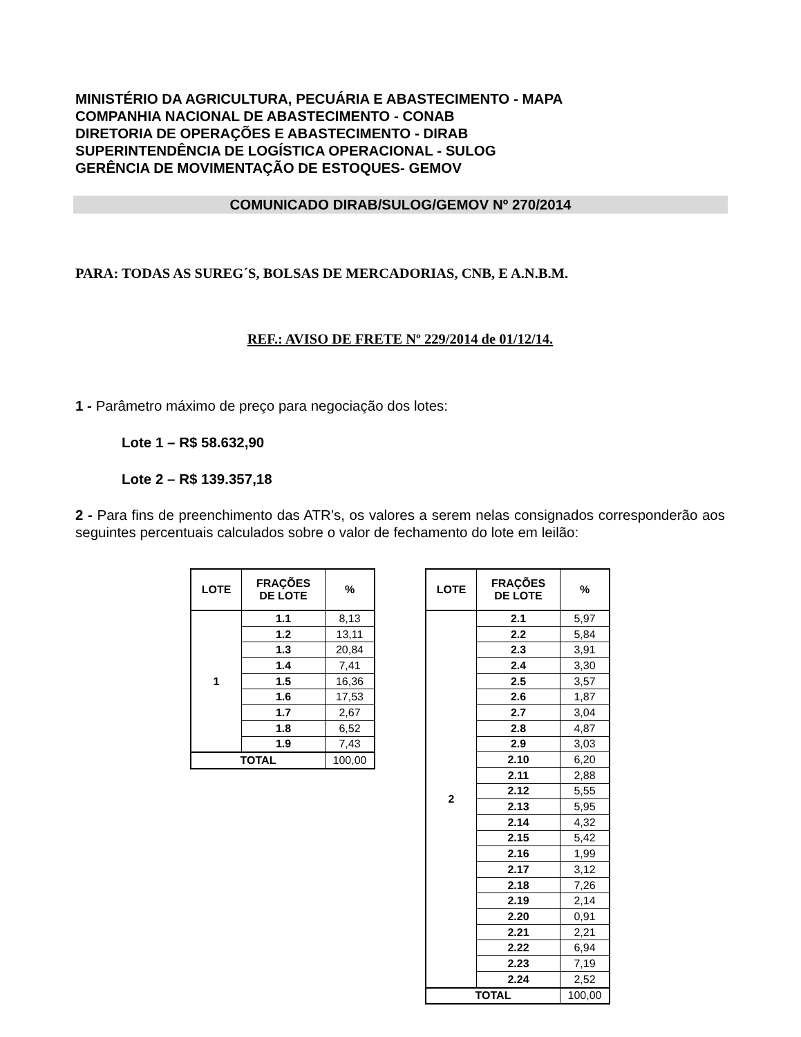MINISTÉRIO DA AGRICULTURA, PECUÁRIA E ABASTECIMENTO - MAPA
COMPANHIA NACIONAL DE ABASTECIMENTO - CONAB
DIRETORIA DE OPERAÇÕES E ABASTECIMENTO - DIRAB
SUPERINTENDÊNCIA DE LOGÍSTICA OPERACIONAL - SULOG
GERÊNCIA DE MOVIMENTAÇÃO DE ESTOQUES- GEMOV
COMUNICADO DIRAB/SULOG/GEMOV Nº 270/2014
PARA: TODAS AS SUREG´S, BOLSAS DE MERCADORIAS, CNB, E A.N.B.M.
REF.: AVISO DE FRETE Nº 229/2014 de 01/12/14.
1 - Parâmetro máximo de preço para negociação dos lotes:
Lote 1 – R$ 58.632,90
Lote 2 – R$ 139.357,18
2 - Para fins de preenchimento das ATR’s, os valores a serem nelas consignados corresponderão aos seguintes percentuais calculados sobre o valor de fechamento do lote em leilão:
| LOTE | FRAÇÕES DE LOTE | % |
| --- | --- | --- |
| 1 | 1.1 | 8,13 |
| | 1.2 | 13,11 |
| | 1.3 | 20,84 |
| | 1.4 | 7,41 |
| | 1.5 | 16,36 |
| | 1.6 | 17,53 |
| | 1.7 | 2,67 |
| | 1.8 | 6,52 |
| | 1.9 | 7,43 |
| TOTAL | | 100,00 |
| LOTE | FRAÇÕES DE LOTE | % |
| --- | --- | --- |
| 2 | 2.1 | 5,97 |
| | 2.2 | 5,84 |
| | 2.3 | 3,91 |
| | 2.4 | 3,30 |
| | 2.5 | 3,57 |
| | 2.6 | 1,87 |
| | 2.7 | 3,04 |
| | 2.8 | 4,87 |
| | 2.9 | 3,03 |
| | 2.10 | 6,20 |
| | 2.11 | 2,88 |
| | 2.12 | 5,55 |
| | 2.13 | 5,95 |
| | 2.14 | 4,32 |
| | 2.15 | 5,42 |
| | 2.16 | 1,99 |
| | 2.17 | 3,12 |
| | 2.18 | 7,26 |
| | 2.19 | 2,14 |
| | 2.20 | 0,91 |
| | 2.21 | 2,21 |
| | 2.22 | 6,94 |
| | 2.23 | 7,19 |
| | 2.24 | 2,52 |
| TOTAL | | 100,00 |